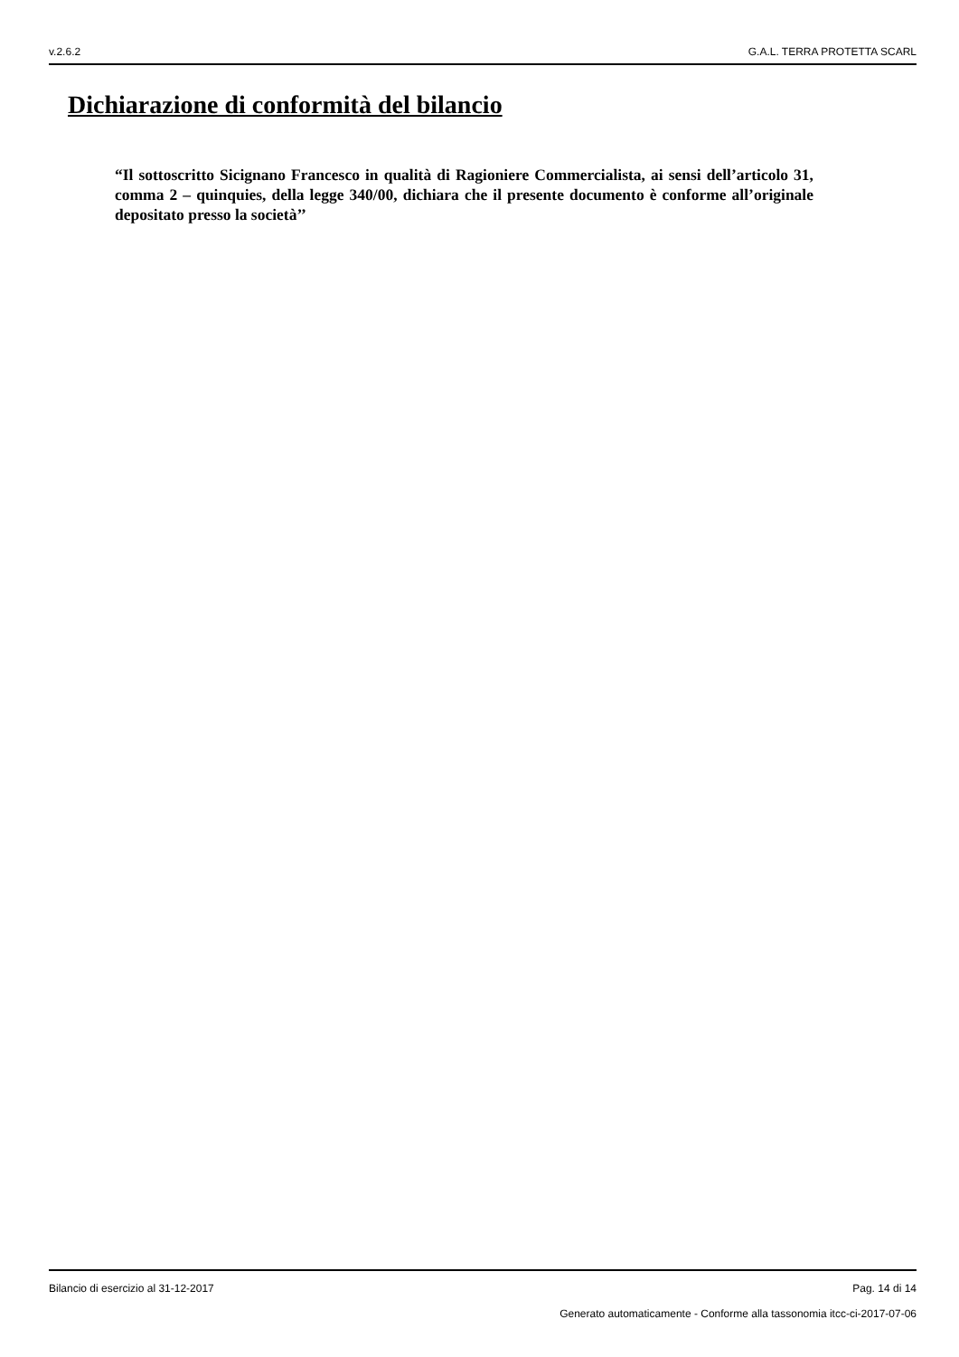v.2.6.2 G.A.L. TERRA PROTETTA SCARL
Dichiarazione di conformità del bilancio
“Il sottoscritto Sicignano Francesco in qualità di Ragioniere Commercialista, ai sensi dell’articolo 31, comma 2 – quinquies, della legge 340/00, dichiara che il presente documento è conforme all’originale depositato presso la società’’
Bilancio di esercizio al 31-12-2017 Pag. 14 di 14
Generato automaticamente - Conforme alla tassonomia itcc-ci-2017-07-06